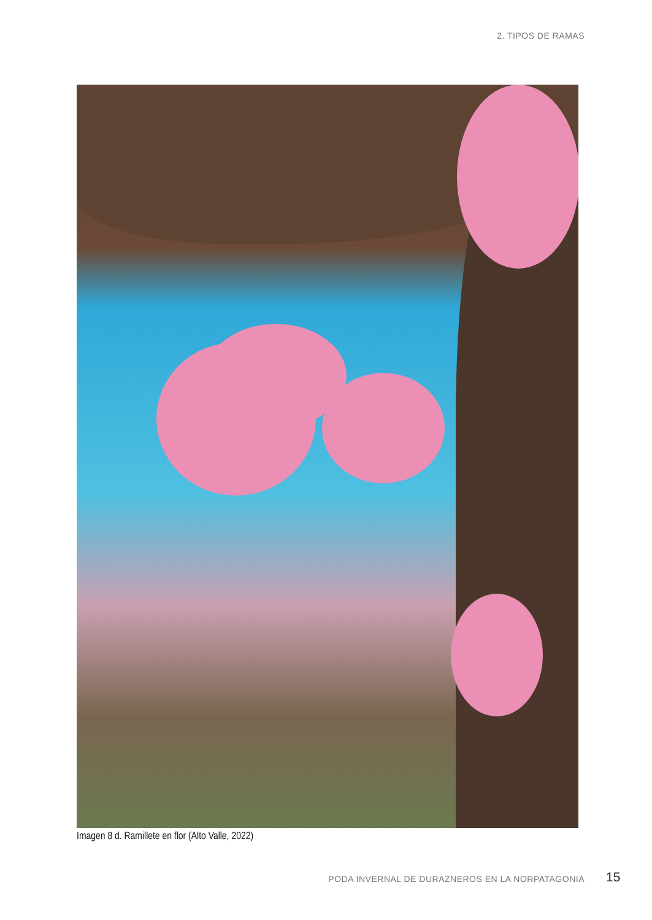2. TIPOS DE RAMAS
Imagen 8 d. Ramillete en flor (Alto Valle, 2022)
PODA INVERNAL DE DURAZNEROS EN LA NORPATAGONIA
15